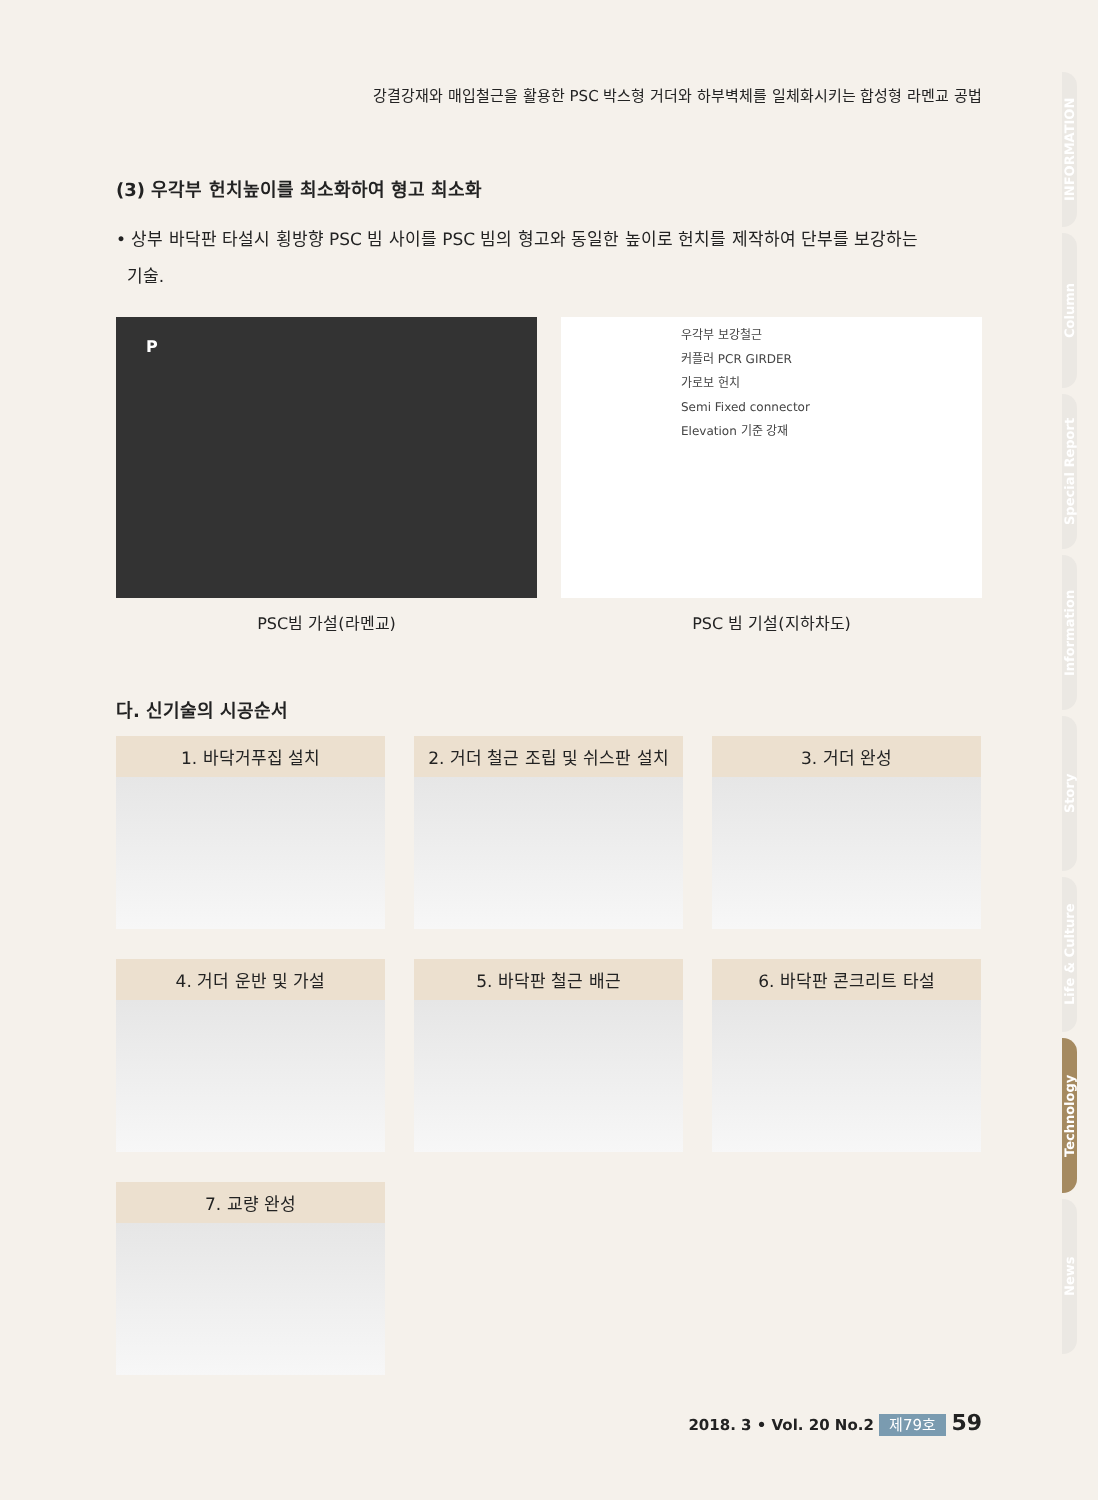강결강재와 매입철근을 활용한 PSC 박스형 거더와 하부벽체를 일체화시키는 합성형 라멘교 공법
(3) 우각부 헌치높이를 최소화하여 형고 최소화
• 상부 바닥판 타설시 횡방향 PSC 빔 사이를 PSC 빔의 형고와 동일한 높이로 헌치를 제작하여 단부를 보강하는
기술.
P
PSC빔 가설(라멘교)
우각부 보강철근
커플러 PCR GIRDER
가로보 헌치
Semi Fixed connector
Elevation 기준 강재
PSC 빔 기설(지하차도)
다. 신기술의 시공순서
1. 바닥거푸집 설치
2. 거더 철근 조립 및 쉬스판 설치
3. 거더 완성
4. 거더 운반 및 가설
5. 바닥판 철근 배근
6. 바닥판 콘크리트 타설
7. 교량 완성
INFORMATION
Column
Special Report
Information
Story
Life & Culture
Technology
News
2018. 3 • Vol. 20 No.2 제79호 59